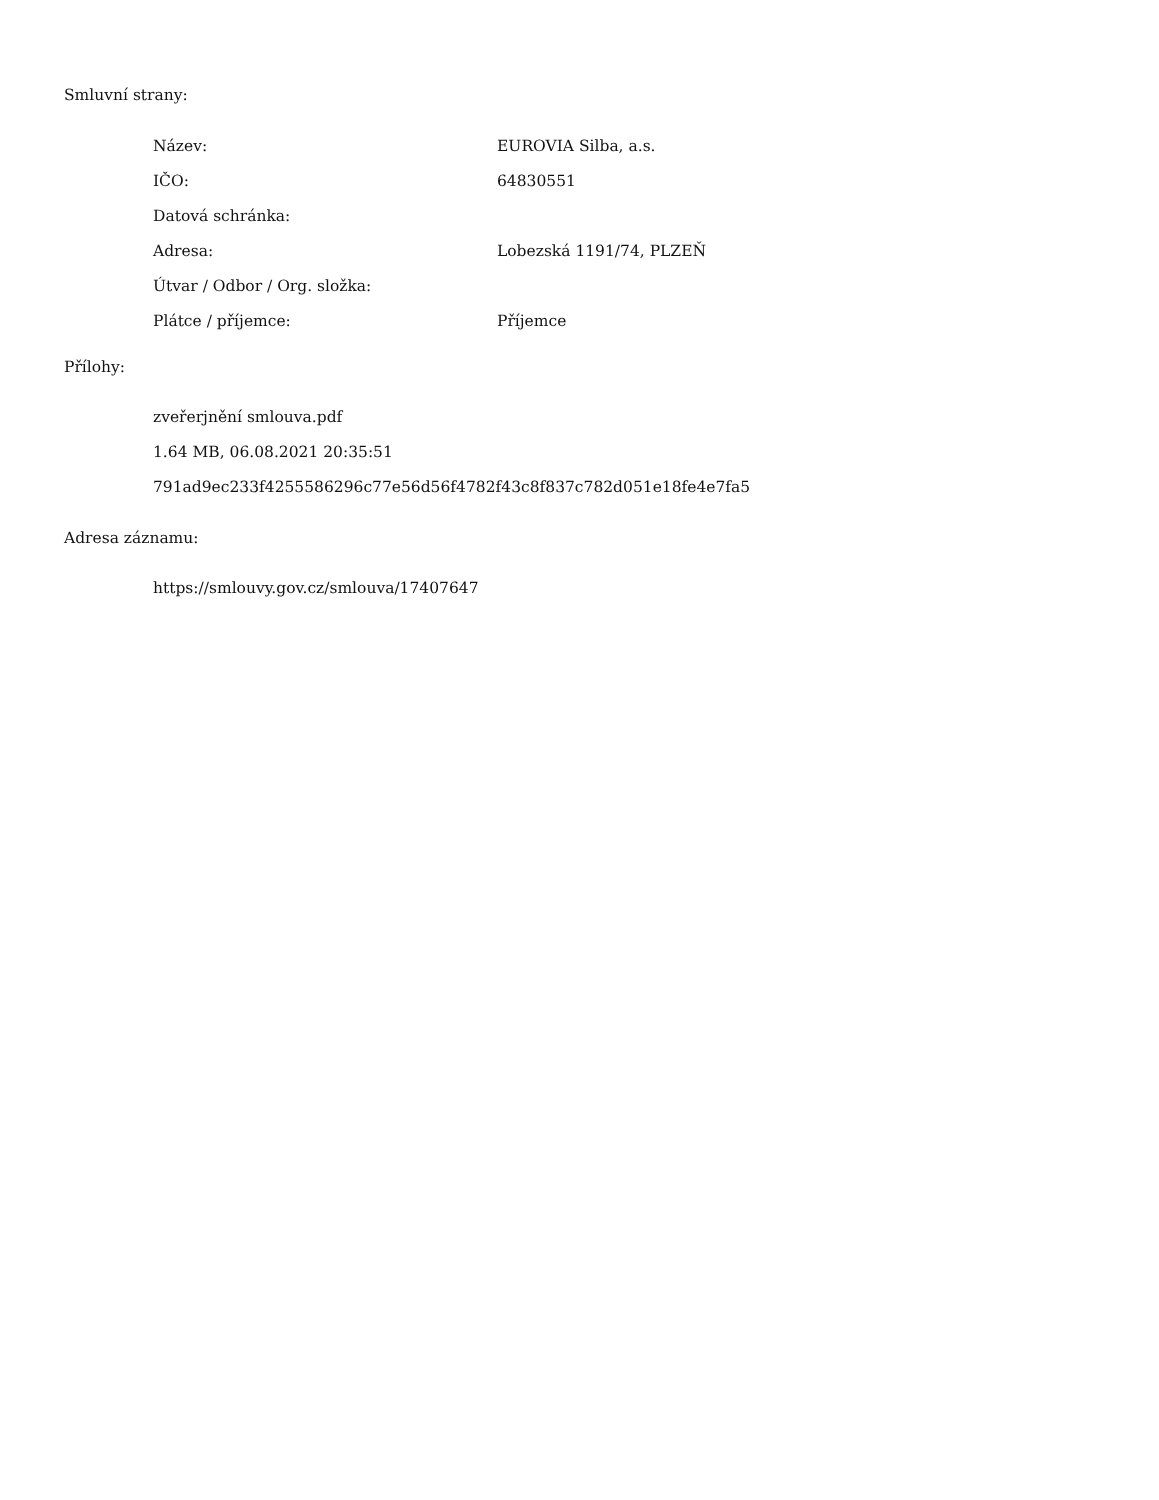Smluvní strany:
| Název: | EUROVIA Silba, a.s. |
| IČO: | 64830551 |
| Datová schránka: | |
| Adresa: | Lobezská 1191/74, PLZEŇ |
| Útvar / Odbor / Org. složka: | |
| Plátce / příjemce: | Příjemce |
Přílohy:
zveřerjnění smlouva.pdf
1.64 MB, 06.08.2021 20:35:51
791ad9ec233f4255586296c77e56d56f4782f43c8f837c782d051e18fe4e7fa5
Adresa záznamu:
https://smlouvy.gov.cz/smlouva/17407647